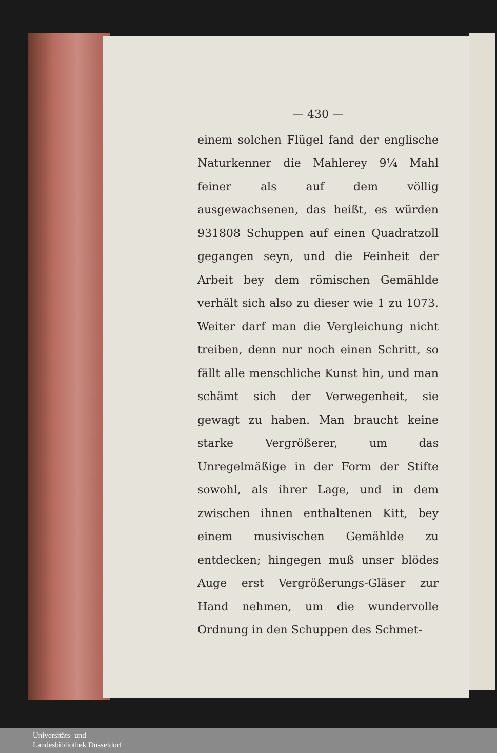— 430 —
einem solchen Flügel fand der englische Naturkenner die Mahlerey 9¼ Mahl feiner als auf dem völlig ausgewachsenen, das heißt, es würden 931808 Schuppen auf einen Quadratzoll gegangen seyn, und die Feinheit der Arbeit bey dem römischen Gemählde verhält sich also zu dieser wie 1 zu 1073. Weiter darf man die Vergleichung nicht treiben, denn nur noch einen Schritt, so fällt alle menschliche Kunst hin, und man schämt sich der Verwegenheit, sie gewagt zu haben. Man braucht keine starke Vergrößerer, um das Unregelmäßige in der Form der Stifte sowohl, als ihrer Lage, und in dem zwischen ihnen enthaltenen Kitt, bey einem musivischen Gemählde zu entdecken; hingegen muß unser blödes Auge erst Vergrößerungs-Gläser zur Hand nehmen, um die wundervolle Ordnung in den Schuppen des Schmet-
Universitäts- und
Landesbibliothek Düsseldorf